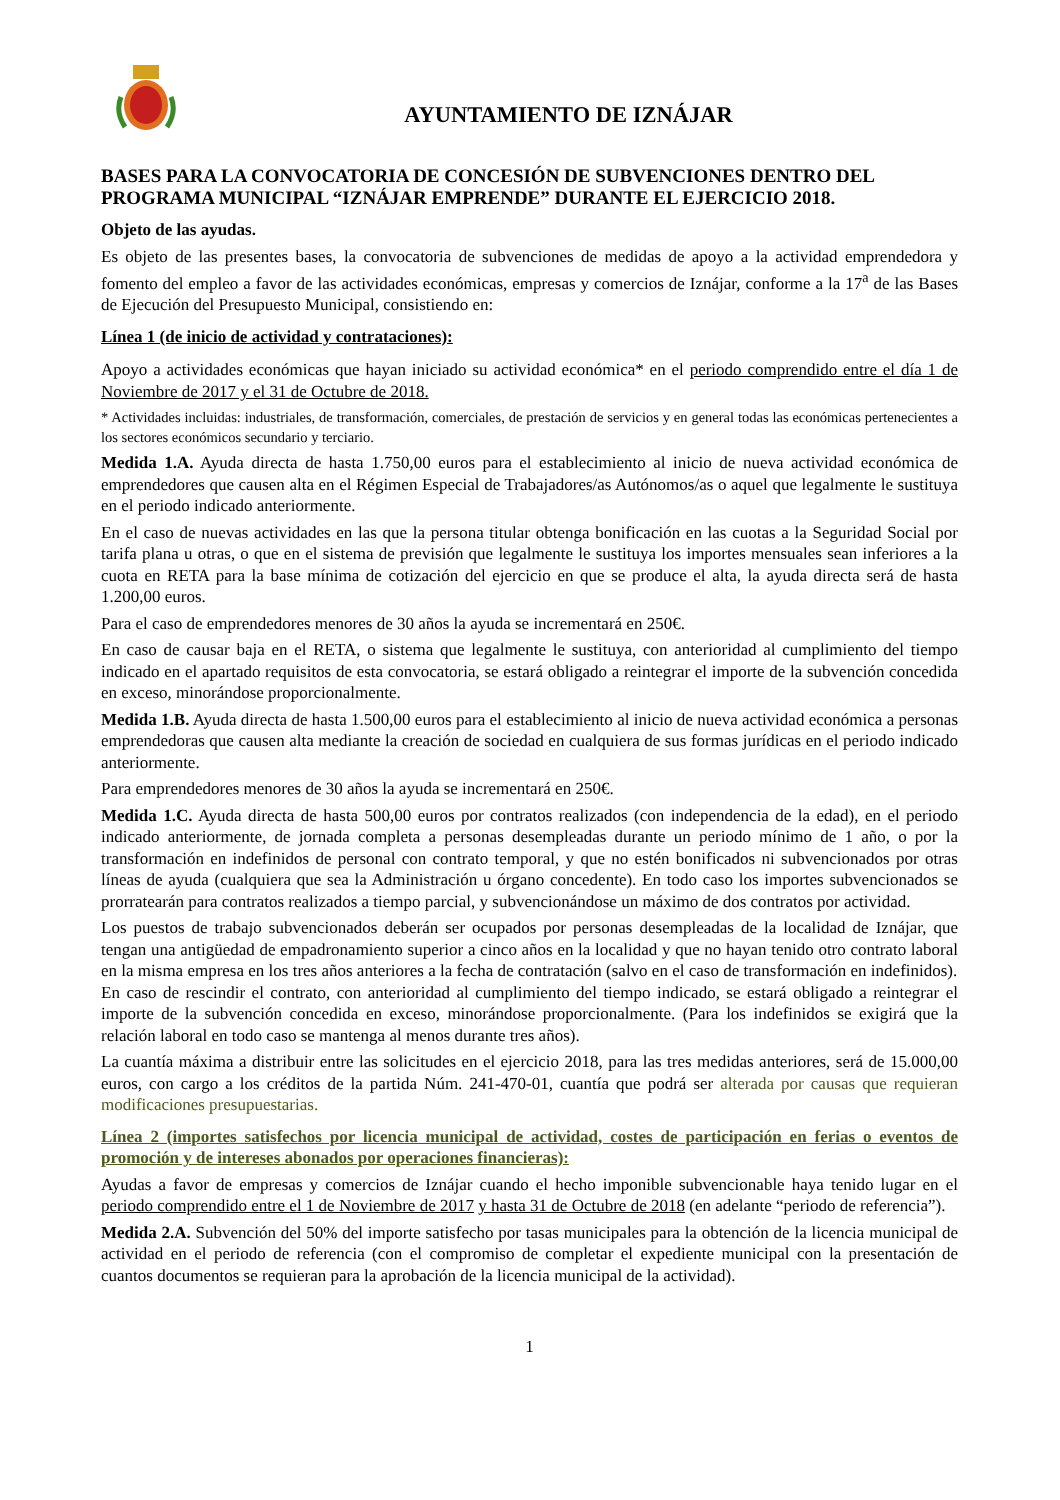AYUNTAMIENTO DE IZNÁJAR
BASES PARA LA CONVOCATORIA DE CONCESIÓN DE SUBVENCIONES DENTRO DEL PROGRAMA MUNICIPAL “IZNÁJAR EMPRENDE” DURANTE EL EJERCICIO 2018.
Objeto de las ayudas.
Es objeto de las presentes bases, la convocatoria de subvenciones de medidas de apoyo a la actividad emprendedora y fomento del empleo a favor de las actividades económicas, empresas y comercios de Iznájar, conforme a la 17<sup>a</sup> de las Bases de Ejecución del Presupuesto Municipal, consistiendo en:
Línea 1 (de inicio de actividad y contrataciones):
Apoyo a actividades económicas que hayan iniciado su actividad económica* en el periodo comprendido entre el día 1 de Noviembre de 2017 y el 31 de Octubre de 2018.
* Actividades incluidas: industriales, de transformación, comerciales, de prestación de servicios y en general todas las económicas pertenecientes a los sectores económicos secundario y terciario.
Medida 1.A. Ayuda directa de hasta 1.750,00 euros para el establecimiento al inicio de nueva actividad económica de emprendedores que causen alta en el Régimen Especial de Trabajadores/as Autónomos/as o aquel que legalmente le sustituya en el periodo indicado anteriormente.
En el caso de nuevas actividades en las que la persona titular obtenga bonificación en las cuotas a la Seguridad Social por tarifa plana u otras, o que en el sistema de previsión que legalmente le sustituya los importes mensuales sean inferiores a la cuota en RETA para la base mínima de cotización del ejercicio en que se produce el alta, la ayuda directa será de hasta 1.200,00 euros.
Para el caso de emprendedores menores de 30 años la ayuda se incrementará en 250€.
En caso de causar baja en el RETA, o sistema que legalmente le sustituya, con anterioridad al cumplimiento del tiempo indicado en el apartado requisitos de esta convocatoria, se estará obligado a reintegrar el importe de la subvención concedida en exceso, minorándose proporcionalmente.
Medida 1.B. Ayuda directa de hasta 1.500,00 euros para el establecimiento al inicio de nueva actividad económica a personas emprendedoras que causen alta mediante la creación de sociedad en cualquiera de sus formas jurídicas en el periodo indicado anteriormente.
Para emprendedores menores de 30 años la ayuda se incrementará en 250€.
Medida 1.C. Ayuda directa de hasta 500,00 euros por contratos realizados (con independencia de la edad), en el periodo indicado anteriormente, de jornada completa a personas desempleadas durante un periodo mínimo de 1 año, o por la transformación en indefinidos de personal con contrato temporal, y que no estén bonificados ni subvencionados por otras líneas de ayuda (cualquiera que sea la Administración u órgano concedente). En todo caso los importes subvencionados se prorratearán para contratos realizados a tiempo parcial, y subvencionándose un máximo de dos contratos por actividad.
Los puestos de trabajo subvencionados deberán ser ocupados por personas desempleadas de la localidad de Iznájar, que tengan una antigüedad de empadronamiento superior a cinco años en la localidad y que no hayan tenido otro contrato laboral en la misma empresa en los tres años anteriores a la fecha de contratación (salvo en el caso de transformación en indefinidos).
En caso de rescindir el contrato, con anterioridad al cumplimiento del tiempo indicado, se estará obligado a reintegrar el importe de la subvención concedida en exceso, minorándose proporcionalmente. (Para los indefinidos se exigirá que la relación laboral en todo caso se mantenga al menos durante tres años).
La cuantía máxima a distribuir entre las solicitudes en el ejercicio 2018, para las tres medidas anteriores, será de 15.000,00 euros, con cargo a los créditos de la partida Núm. 241-470-01, cuantía que podrá ser alterada por causas que requieran modificaciones presupuestarias.
Línea 2 (importes satisfechos por licencia municipal de actividad, costes de participación en ferias o eventos de promoción y de intereses abonados por operaciones financieras):
Ayudas a favor de empresas y comercios de Iznájar cuando el hecho imponible subvencionable haya tenido lugar en el periodo comprendido entre el 1 de Noviembre de 2017 y hasta 31 de Octubre de 2018 (en adelante “periodo de referencia”).
Medida 2.A. Subvención del 50% del importe satisfecho por tasas municipales para la obtención de la licencia municipal de actividad en el periodo de referencia (con el compromiso de completar el expediente municipal con la presentación de cuantos documentos se requieran para la aprobación de la licencia municipal de la actividad).
1